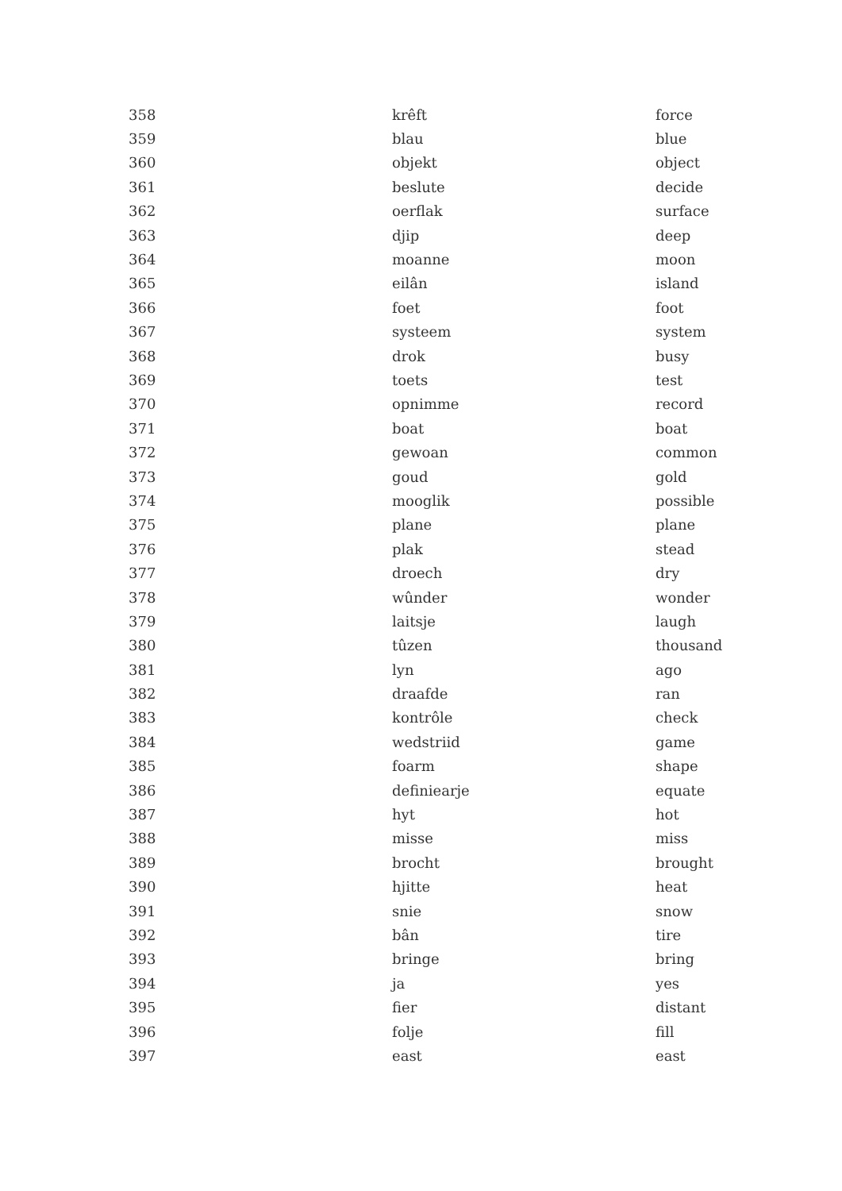| 358 | krêft | force |
| 359 | blau | blue |
| 360 | objekt | object |
| 361 | beslute | decide |
| 362 | oerflak | surface |
| 363 | djip | deep |
| 364 | moanne | moon |
| 365 | eilân | island |
| 366 | foet | foot |
| 367 | systeem | system |
| 368 | drok | busy |
| 369 | toets | test |
| 370 | opnimme | record |
| 371 | boat | boat |
| 372 | gewoan | common |
| 373 | goud | gold |
| 374 | mooglik | possible |
| 375 | plane | plane |
| 376 | plak | stead |
| 377 | droech | dry |
| 378 | wûnder | wonder |
| 379 | laitsje | laugh |
| 380 | tûzen | thousand |
| 381 | lyn | ago |
| 382 | draafde | ran |
| 383 | kontrôle | check |
| 384 | wedstriid | game |
| 385 | foarm | shape |
| 386 | definiearje | equate |
| 387 | hyt | hot |
| 388 | misse | miss |
| 389 | brocht | brought |
| 390 | hjitte | heat |
| 391 | snie | snow |
| 392 | bân | tire |
| 393 | bringe | bring |
| 394 | ja | yes |
| 395 | fier | distant |
| 396 | folje | fill |
| 397 | east | east |